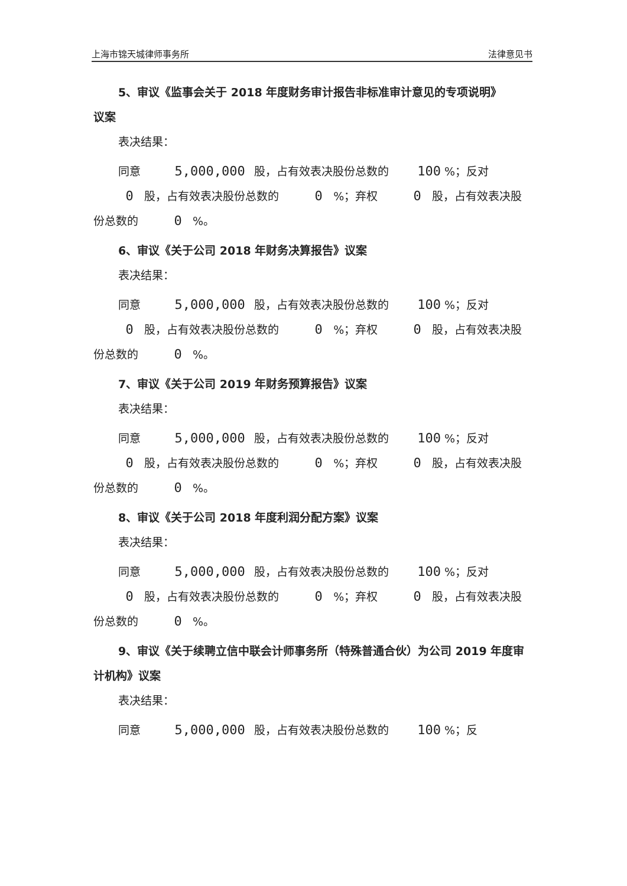上海市锦天城律师事务所 法律意见书
5、审议《监事会关于 2018 年度财务审计报告非标准审计意见的专项说明》
议案
表决结果：
同意 5,000,000 股，占有效表决股份总数的 100 %；反对 0 股，占有效表决股份总数的 0 %；弃权 0 股，占有效表决股份总数的 0 %。
6、审议《关于公司 2018 年财务决算报告》议案
表决结果：
同意 5,000,000 股，占有效表决股份总数的 100 %；反对 0 股，占有效表决股份总数的 0 %；弃权 0 股，占有效表决股份总数的 0 %。
7、审议《关于公司 2019 年财务预算报告》议案
表决结果：
同意 5,000,000 股，占有效表决股份总数的 100 %；反对 0 股，占有效表决股份总数的 0 %；弃权 0 股，占有效表决股份总数的 0 %。
8、审议《关于公司 2018 年度利润分配方案》议案
表决结果：
同意 5,000,000 股，占有效表决股份总数的 100 %；反对 0 股，占有效表决股份总数的 0 %；弃权 0 股，占有效表决股份总数的 0 %。
9、审议《关于续聘立信中联会计师事务所（特殊普通合伙）为公司 2019 年度审计机构》议案
表决结果：
同意 5,000,000 股，占有效表决股份总数的 100 %；反